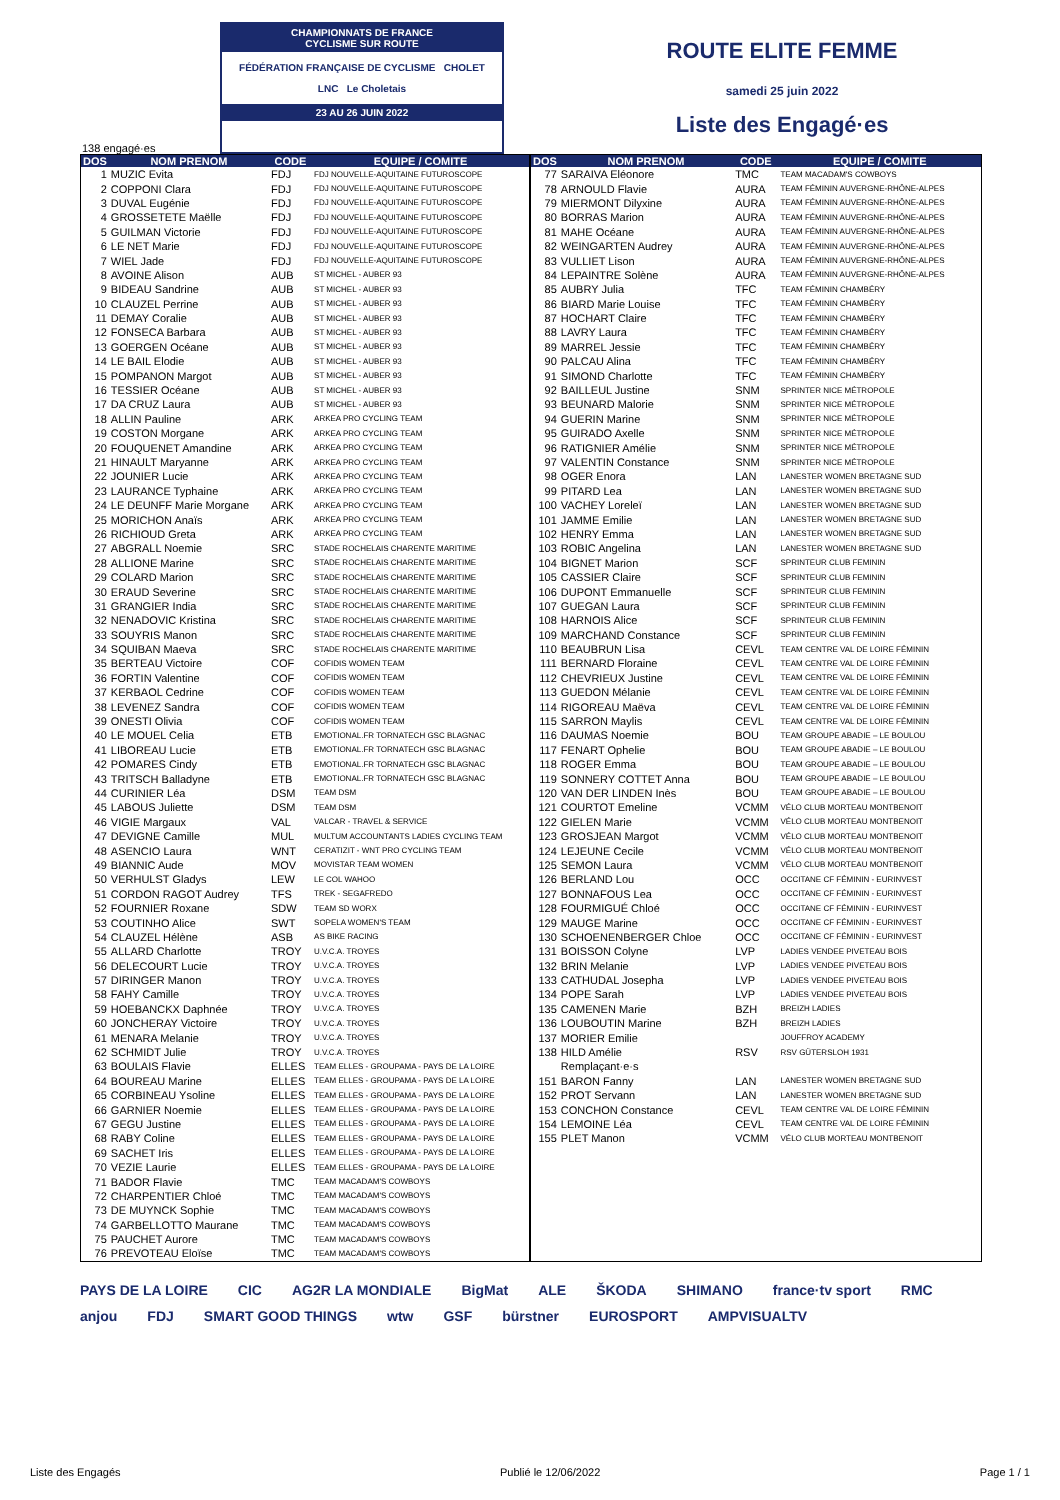CHAMPIONNATS DE FRANCE
CYCLISME SUR ROUTE
FÉDÉRATION FRANÇAISE DE CYCLISME CHOLET
LNC Le Choletais
23 AU 26 JUIN 2022
ROUTE ELITE FEMME
samedi 25 juin 2022
Liste des Engagé·es
138 engagé·es
| DOS | NOM PRENOM | CODE | EQUIPE / COMITE |
| --- | --- | --- | --- |
| 1 | MUZIC Evita | FDJ | FDJ NOUVELLE-AQUITAINE FUTUROSCOPE |
| 2 | COPPONI Clara | FDJ | FDJ NOUVELLE-AQUITAINE FUTUROSCOPE |
| 3 | DUVAL Eugénie | FDJ | FDJ NOUVELLE-AQUITAINE FUTUROSCOPE |
| 4 | GROSSETETE Maëlle | FDJ | FDJ NOUVELLE-AQUITAINE FUTUROSCOPE |
| 5 | GUILMAN Victorie | FDJ | FDJ NOUVELLE-AQUITAINE FUTUROSCOPE |
| 6 | LE NET Marie | FDJ | FDJ NOUVELLE-AQUITAINE FUTUROSCOPE |
| 7 | WIEL Jade | FDJ | FDJ NOUVELLE-AQUITAINE FUTUROSCOPE |
| 8 | AVOINE Alison | AUB | ST MICHEL - AUBER 93 |
| 9 | BIDEAU Sandrine | AUB | ST MICHEL - AUBER 93 |
| 10 | CLAUZEL Perrine | AUB | ST MICHEL - AUBER 93 |
| 11 | DEMAY Coralie | AUB | ST MICHEL - AUBER 93 |
| 12 | FONSECA Barbara | AUB | ST MICHEL - AUBER 93 |
| 13 | GOERGEN Océane | AUB | ST MICHEL - AUBER 93 |
| 14 | LE BAIL Elodie | AUB | ST MICHEL - AUBER 93 |
| 15 | POMPANON Margot | AUB | ST MICHEL - AUBER 93 |
| 16 | TESSIER Océane | AUB | ST MICHEL - AUBER 93 |
| 17 | DA CRUZ Laura | AUB | ST MICHEL - AUBER 93 |
| 18 | ALLIN Pauline | ARK | ARKEA PRO CYCLING TEAM |
| 19 | COSTON Morgane | ARK | ARKEA PRO CYCLING TEAM |
| 20 | FOUQUENET Amandine | ARK | ARKEA PRO CYCLING TEAM |
| 21 | HINAULT Maryanne | ARK | ARKEA PRO CYCLING TEAM |
| 22 | JOUNIER Lucie | ARK | ARKEA PRO CYCLING TEAM |
| 23 | LAURANCE Typhaine | ARK | ARKEA PRO CYCLING TEAM |
| 24 | LE DEUNFF Marie Morgane | ARK | ARKEA PRO CYCLING TEAM |
| 25 | MORICHON Anaïs | ARK | ARKEA PRO CYCLING TEAM |
| 26 | RICHIOUD Greta | ARK | ARKEA PRO CYCLING TEAM |
| 27 | ABGRALL Noemie | SRC | STADE ROCHELAIS CHARENTE MARITIME |
| 28 | ALLIONE Marine | SRC | STADE ROCHELAIS CHARENTE MARITIME |
| 29 | COLARD Marion | SRC | STADE ROCHELAIS CHARENTE MARITIME |
| 30 | ERAUD Severine | SRC | STADE ROCHELAIS CHARENTE MARITIME |
| 31 | GRANGIER India | SRC | STADE ROCHELAIS CHARENTE MARITIME |
| 32 | NENADOVIC Kristina | SRC | STADE ROCHELAIS CHARENTE MARITIME |
| 33 | SOUYRIS Manon | SRC | STADE ROCHELAIS CHARENTE MARITIME |
| 34 | SQUIBAN Maeva | SRC | STADE ROCHELAIS CHARENTE MARITIME |
| 35 | BERTEAU Victoire | COF | COFIDIS WOMEN TEAM |
| 36 | FORTIN Valentine | COF | COFIDIS WOMEN TEAM |
| 37 | KERBAOL Cedrine | COF | COFIDIS WOMEN TEAM |
| 38 | LEVENEZ Sandra | COF | COFIDIS WOMEN TEAM |
| 39 | ONESTI Olivia | COF | COFIDIS WOMEN TEAM |
| 40 | LE MOUEL Celia | ETB | EMOTIONAL.FR TORNATECH GSC BLAGNAC |
| 41 | LIBOREAU Lucie | ETB | EMOTIONAL.FR TORNATECH GSC BLAGNAC |
| 42 | POMARES Cindy | ETB | EMOTIONAL.FR TORNATECH GSC BLAGNAC |
| 43 | TRITSCH Balladyne | ETB | EMOTIONAL.FR TORNATECH GSC BLAGNAC |
| 44 | CURINIER Léa | DSM | TEAM DSM |
| 45 | LABOUS Juliette | DSM | TEAM DSM |
| 46 | VIGIE Margaux | VAL | VALCAR - TRAVEL & SERVICE |
| 47 | DEVIGNE Camille | MUL | MULTUM ACCOUNTANTS LADIES CYCLING TEAM |
| 48 | ASENCIO Laura | WNT | CERATIZIT - WNT PRO CYCLING TEAM |
| 49 | BIANNIC Aude | MOV | MOVISTAR TEAM WOMEN |
| 50 | VERHULST Gladys | LEW | LE COL WAHOO |
| 51 | CORDON RAGOT Audrey | TFS | TREK - SEGAFREDO |
| 52 | FOURNIER Roxane | SDW | TEAM SD WORX |
| 53 | COUTINHO Alice | SWT | SOPELA WOMEN'S TEAM |
| 54 | CLAUZEL Hélène | ASB | AS BIKE RACING |
| 55 | ALLARD Charlotte | TROY | U.V.C.A. TROYES |
| 56 | DELECOURT Lucie | TROY | U.V.C.A. TROYES |
| 57 | DIRINGER Manon | TROY | U.V.C.A. TROYES |
| 58 | FAHY Camille | TROY | U.V.C.A. TROYES |
| 59 | HOEBANCKX Daphnée | TROY | U.V.C.A. TROYES |
| 60 | JONCHERAY Victoire | TROY | U.V.C.A. TROYES |
| 61 | MENARA Melanie | TROY | U.V.C.A. TROYES |
| 62 | SCHMIDT Julie | TROY | U.V.C.A. TROYES |
| 63 | BOULAIS Flavie | ELLES | TEAM ELLES - GROUPAMA - PAYS DE LA LOIRE |
| 64 | BOUREAU Marine | ELLES | TEAM ELLES - GROUPAMA - PAYS DE LA LOIRE |
| 65 | CORBINEAU Ysoline | ELLES | TEAM ELLES - GROUPAMA - PAYS DE LA LOIRE |
| 66 | GARNIER Noemie | ELLES | TEAM ELLES - GROUPAMA - PAYS DE LA LOIRE |
| 67 | GEGU Justine | ELLES | TEAM ELLES - GROUPAMA - PAYS DE LA LOIRE |
| 68 | RABY Coline | ELLES | TEAM ELLES - GROUPAMA - PAYS DE LA LOIRE |
| 69 | SACHET Iris | ELLES | TEAM ELLES - GROUPAMA - PAYS DE LA LOIRE |
| 70 | VEZIE Laurie | ELLES | TEAM ELLES - GROUPAMA - PAYS DE LA LOIRE |
| 71 | BADOR Flavie | TMC | TEAM MACADAM'S COWBOYS |
| 72 | CHARPENTIER Chloé | TMC | TEAM MACADAM'S COWBOYS |
| 73 | DE MUYNCK Sophie | TMC | TEAM MACADAM'S COWBOYS |
| 74 | GARBELLOTTO Maurane | TMC | TEAM MACADAM'S COWBOYS |
| 75 | PAUCHET Aurore | TMC | TEAM MACADAM'S COWBOYS |
| 76 | PREVOTEAU Eloïse | TMC | TEAM MACADAM'S COWBOYS |
| DOS | NOM PRENOM | CODE | EQUIPE / COMITE |
| --- | --- | --- | --- |
| 77 | SARAIVA Eléonore | TMC | TEAM MACADAM'S COWBOYS |
| 78 | ARNOULD Flavie | AURA | TEAM FÉMININ AUVERGNE-RHÔNE-ALPES |
| 79 | MIERMONT Dilyxine | AURA | TEAM FÉMININ AUVERGNE-RHÔNE-ALPES |
| 80 | BORRAS Marion | AURA | TEAM FÉMININ AUVERGNE-RHÔNE-ALPES |
| 81 | MAHE Océane | AURA | TEAM FÉMININ AUVERGNE-RHÔNE-ALPES |
| 82 | WEINGARTEN Audrey | AURA | TEAM FÉMININ AUVERGNE-RHÔNE-ALPES |
| 83 | VULLIET Lison | AURA | TEAM FÉMININ AUVERGNE-RHÔNE-ALPES |
| 84 | LEPAINTRE Solène | AURA | TEAM FÉMININ AUVERGNE-RHÔNE-ALPES |
| 85 | AUBRY Julia | TFC | TEAM FÉMININ CHAMBÉRY |
| 86 | BIARD Marie Louise | TFC | TEAM FÉMININ CHAMBÉRY |
| 87 | HOCHART Claire | TFC | TEAM FÉMININ CHAMBÉRY |
| 88 | LAVRY Laura | TFC | TEAM FÉMININ CHAMBÉRY |
| 89 | MARREL Jessie | TFC | TEAM FÉMININ CHAMBÉRY |
| 90 | PALCAU Alina | TFC | TEAM FÉMININ CHAMBÉRY |
| 91 | SIMOND Charlotte | TFC | TEAM FÉMININ CHAMBÉRY |
| 92 | BAILLEUL Justine | SNM | SPRINTER NICE MÉTROPOLE |
| 93 | BEUNARD Malorie | SNM | SPRINTER NICE MÉTROPOLE |
| 94 | GUERIN Marine | SNM | SPRINTER NICE MÉTROPOLE |
| 95 | GUIRADO Axelle | SNM | SPRINTER NICE MÉTROPOLE |
| 96 | RATIGNIER Amélie | SNM | SPRINTER NICE MÉTROPOLE |
| 97 | VALENTIN Constance | SNM | SPRINTER NICE MÉTROPOLE |
| 98 | OGER Enora | LAN | LANESTER WOMEN BRETAGNE SUD |
| 99 | PITARD Lea | LAN | LANESTER WOMEN BRETAGNE SUD |
| 100 | VACHEY Loreleï | LAN | LANESTER WOMEN BRETAGNE SUD |
| 101 | JAMME Emilie | LAN | LANESTER WOMEN BRETAGNE SUD |
| 102 | HENRY Emma | LAN | LANESTER WOMEN BRETAGNE SUD |
| 103 | ROBIC Angelina | LAN | LANESTER WOMEN BRETAGNE SUD |
| 104 | BIGNET Marion | SCF | SPRINTEUR CLUB FEMININ |
| 105 | CASSIER Claire | SCF | SPRINTEUR CLUB FEMININ |
| 106 | DUPONT Emmanuelle | SCF | SPRINTEUR CLUB FEMININ |
| 107 | GUEGAN Laura | SCF | SPRINTEUR CLUB FEMININ |
| 108 | HARNOIS Alice | SCF | SPRINTEUR CLUB FEMININ |
| 109 | MARCHAND Constance | SCF | SPRINTEUR CLUB FEMININ |
| 110 | BEAUBRUN Lisa | CEVL | TEAM CENTRE VAL DE LOIRE FÉMININ |
| 111 | BERNARD Floraine | CEVL | TEAM CENTRE VAL DE LOIRE FÉMININ |
| 112 | CHEVRIEUX Justine | CEVL | TEAM CENTRE VAL DE LOIRE FÉMININ |
| 113 | GUEDON Mélanie | CEVL | TEAM CENTRE VAL DE LOIRE FÉMININ |
| 114 | RIGOREAU Maëva | CEVL | TEAM CENTRE VAL DE LOIRE FÉMININ |
| 115 | SARRON Maylis | CEVL | TEAM CENTRE VAL DE LOIRE FÉMININ |
| 116 | DAUMAS Noemie | BOU | TEAM GROUPE ABADIE – LE BOULOU |
| 117 | FENART Ophelie | BOU | TEAM GROUPE ABADIE – LE BOULOU |
| 118 | ROGER Emma | BOU | TEAM GROUPE ABADIE – LE BOULOU |
| 119 | SONNERY COTTET Anna | BOU | TEAM GROUPE ABADIE – LE BOULOU |
| 120 | VAN DER LINDEN Inès | BOU | TEAM GROUPE ABADIE – LE BOULOU |
| 121 | COURTOT Emeline | VCMM | VÉLO CLUB MORTEAU MONTBENOIT |
| 122 | GIELEN Marie | VCMM | VÉLO CLUB MORTEAU MONTBENOIT |
| 123 | GROSJEAN Margot | VCMM | VÉLO CLUB MORTEAU MONTBENOIT |
| 124 | LEJEUNE Cecile | VCMM | VÉLO CLUB MORTEAU MONTBENOIT |
| 125 | SEMON Laura | VCMM | VÉLO CLUB MORTEAU MONTBENOIT |
| 126 | BERLAND Lou | OCC | OCCITANE CF FÉMININ - EURINVEST |
| 127 | BONNAFOUS Lea | OCC | OCCITANE CF FÉMININ - EURINVEST |
| 128 | FOURMIGUÉ Chloé | OCC | OCCITANE CF FÉMININ - EURINVEST |
| 129 | MAUGE Marine | OCC | OCCITANE CF FÉMININ - EURINVEST |
| 130 | SCHOENENBERGER Chloe | OCC | OCCITANE CF FÉMININ - EURINVEST |
| 131 | BOISSON Colyne | LVP | LADIES VENDEE PIVETEAU BOIS |
| 132 | BRIN Melanie | LVP | LADIES VENDEE PIVETEAU BOIS |
| 133 | CATHUDAL Josepha | LVP | LADIES VENDEE PIVETEAU BOIS |
| 134 | POPE Sarah | LVP | LADIES VENDEE PIVETEAU BOIS |
| 135 | CAMENEN Marie | BZH | BREIZH LADIES |
| 136 | LOUBOUTIN Marine | BZH | BREIZH LADIES |
| 137 | MORIER Emilie | | JOUFFROY ACADEMY |
| 138 | HILD Amélie | RSV | RSV GÜTERSLOH 1931 |
| | Remplaçant·e·s | | |
| 151 | BARON Fanny | LAN | LANESTER WOMEN BRETAGNE SUD |
| 152 | PROT Servann | LAN | LANESTER WOMEN BRETAGNE SUD |
| 153 | CONCHON Constance | CEVL | TEAM CENTRE VAL DE LOIRE FÉMININ |
| 154 | LEMOINE Léa | CEVL | TEAM CENTRE VAL DE LOIRE FÉMININ |
| 155 | PLET Manon | VCMM | VÉLO CLUB MORTEAU MONTBENOIT |
PAYS DE LA LOIRE CIC AG2R LA MONDIALE BigMat ALE ŠKODA SHIMANO france·tv sport RMC anjou FDJ SMART GOOD THINGS wtw GSF bürstner EUROSPORT AMPVISUALTV
Liste des Engagés Publié le 12/06/2022 Page 1 / 1